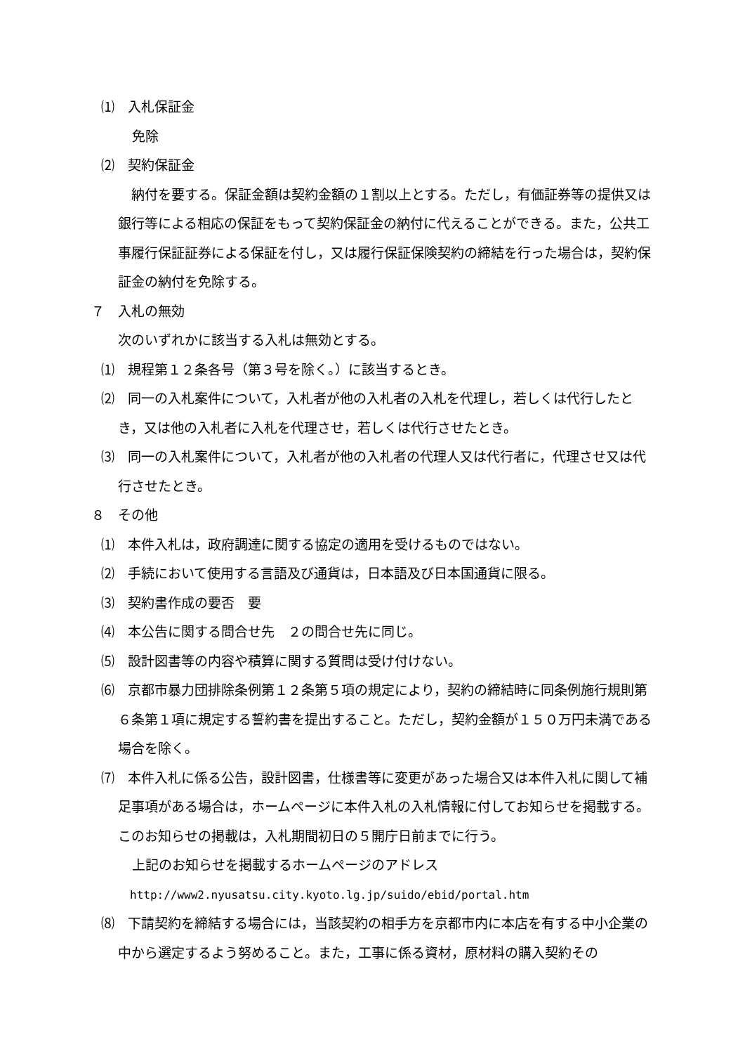⑴　入札保証金
免除
⑵　契約保証金
　納付を要する。保証金額は契約金額の１割以上とする。ただし，有価証券等の提供又は銀行等による相応の保証をもって契約保証金の納付に代えることができる。また，公共工事履行保証証券による保証を付し，又は履行保証保険契約の締結を行った場合は，契約保証金の納付を免除する。
７　入札の無効
次のいずれかに該当する入札は無効とする。
⑴　規程第１２条各号（第３号を除く。）に該当するとき。
⑵　同一の入札案件について，入札者が他の入札者の入札を代理し，若しくは代行したとき，又は他の入札者に入札を代理させ，若しくは代行させたとき。
⑶　同一の入札案件について，入札者が他の入札者の代理人又は代行者に，代理させ又は代行させたとき。
８　その他
⑴　本件入札は，政府調達に関する協定の適用を受けるものではない。
⑵　手続において使用する言語及び通貨は，日本語及び日本国通貨に限る。
⑶　契約書作成の要否　要
⑷　本公告に関する問合せ先　２の問合せ先に同じ。
⑸　設計図書等の内容や積算に関する質問は受け付けない。
⑹　京都市暴力団排除条例第１２条第５項の規定により，契約の締結時に同条例施行規則第６条第１項に規定する誓約書を提出すること。ただし，契約金額が１５０万円未満である場合を除く。
⑺　本件入札に係る公告，設計図書，仕様書等に変更があった場合又は本件入札に関して補足事項がある場合は，ホームページに本件入札の入札情報に付してお知らせを掲載する。このお知らせの掲載は，入札期間初日の５開庁日前までに行う。
上記のお知らせを掲載するホームページのアドレス
http://www2.nyusatsu.city.kyoto.lg.jp/suido/ebid/portal.htm
⑻　下請契約を締結する場合には，当該契約の相手方を京都市内に本店を有する中小企業の中から選定するよう努めること。また，工事に係る資材，原材料の購入契約その